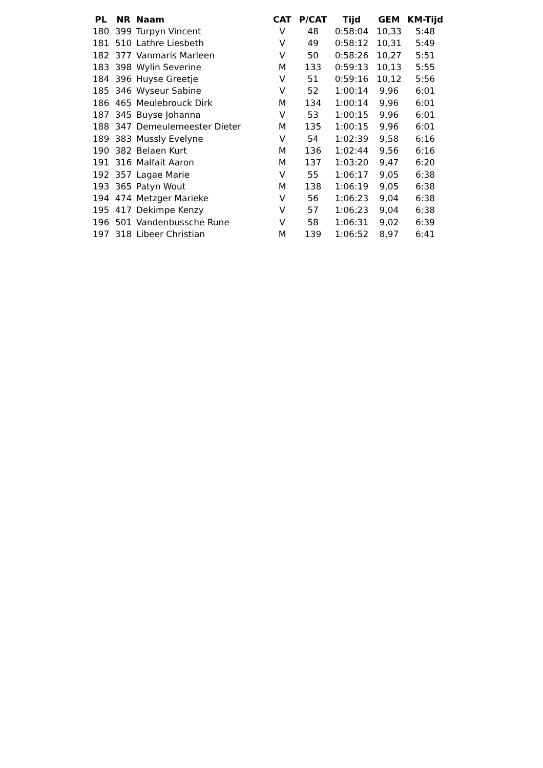| PL | NR | Naam | CAT | P/CAT | Tijd | GEM | KM-Tijd |
| --- | --- | --- | --- | --- | --- | --- | --- |
| 180 | 399 | Turpyn Vincent | V | 48 | 0:58:04 | 10,33 | 5:48 |
| 181 | 510 | Lathre Liesbeth | V | 49 | 0:58:12 | 10,31 | 5:49 |
| 182 | 377 | Vanmaris Marleen | V | 50 | 0:58:26 | 10,27 | 5:51 |
| 183 | 398 | Wylin Severine | M | 133 | 0:59:13 | 10,13 | 5:55 |
| 184 | 396 | Huyse Greetje | V | 51 | 0:59:16 | 10,12 | 5:56 |
| 185 | 346 | Wyseur Sabine | V | 52 | 1:00:14 | 9,96 | 6:01 |
| 186 | 465 | Meulebrouck Dirk | M | 134 | 1:00:14 | 9,96 | 6:01 |
| 187 | 345 | Buyse Johanna | V | 53 | 1:00:15 | 9,96 | 6:01 |
| 188 | 347 | Demeulemeester Dieter | M | 135 | 1:00:15 | 9,96 | 6:01 |
| 189 | 383 | Mussly Evelyne | V | 54 | 1:02:39 | 9,58 | 6:16 |
| 190 | 382 | Belaen Kurt | M | 136 | 1:02:44 | 9,56 | 6:16 |
| 191 | 316 | Malfait Aaron | M | 137 | 1:03:20 | 9,47 | 6:20 |
| 192 | 357 | Lagae Marie | V | 55 | 1:06:17 | 9,05 | 6:38 |
| 193 | 365 | Patyn Wout | M | 138 | 1:06:19 | 9,05 | 6:38 |
| 194 | 474 | Metzger Marieke | V | 56 | 1:06:23 | 9,04 | 6:38 |
| 195 | 417 | Dekimpe Kenzy | V | 57 | 1:06:23 | 9,04 | 6:38 |
| 196 | 501 | Vandenbussche Rune | V | 58 | 1:06:31 | 9,02 | 6:39 |
| 197 | 318 | Libeer Christian | M | 139 | 1:06:52 | 8,97 | 6:41 |